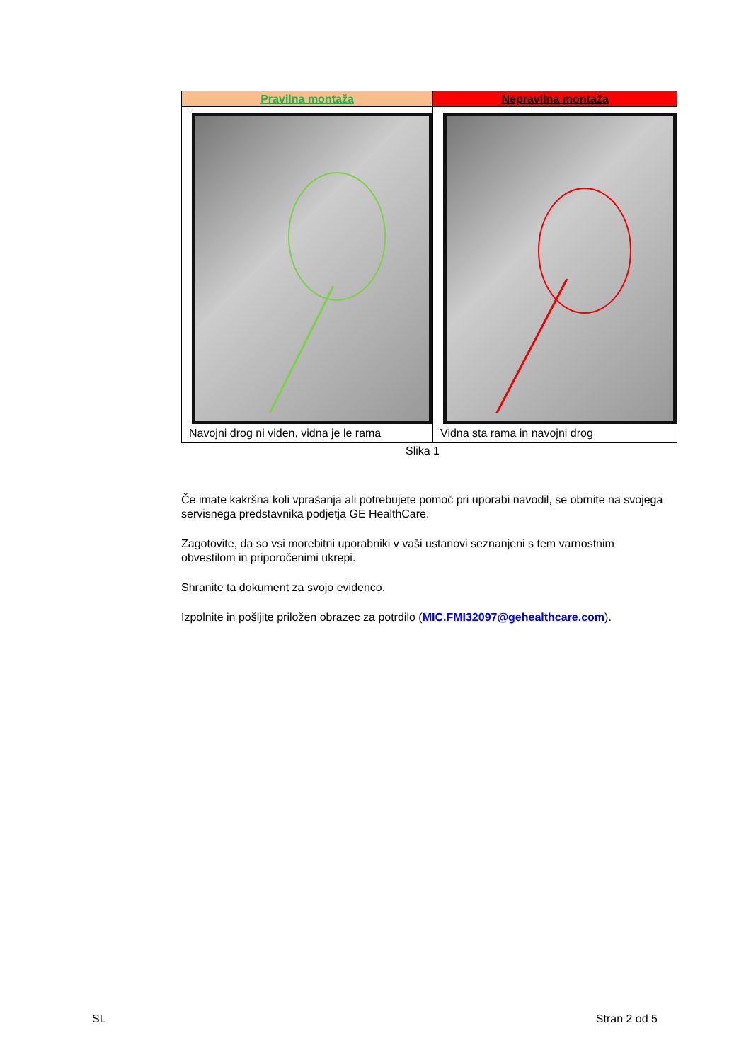| Pravilna montaža | Nepravilna montaža |
| --- | --- |
| Navojni drog ni viden, vidna je le rama | Vidna sta rama in navojni drog |
Slika 1
Če imate kakršna koli vprašanja ali potrebujete pomoč pri uporabi navodil, se obrnite na svojega servisnega predstavnika podjetja GE HealthCare.
Zagotovite, da so vsi morebitni uporabniki v vaši ustanovi seznanjeni s tem varnostnim obvestilom in priporočenimi ukrepi.
Shranite ta dokument za svojo evidenco.
Izpolnite in pošljite priložen obrazec za potrdilo (MIC.FMI32097@gehealthcare.com).
SL Stran 2 od 5